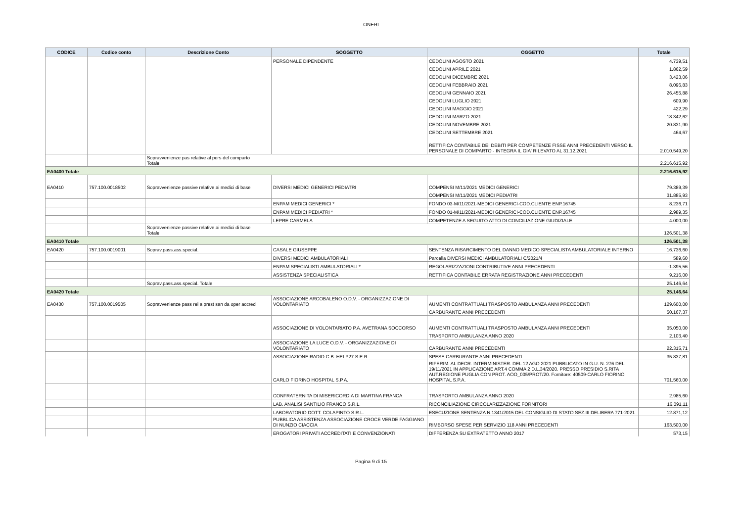ONERI
| CODICE | Codice conto | Descrizione Conto | SOGGETTO | OGGETTO | Totale |
| --- | --- | --- | --- | --- | --- |
| | | | PERSONALE DIPENDENTE | CEDOLINI AGOSTO 2021 | 4.739,51 |
| | | | | CEDOLINI APRILE 2021 | 1.862,59 |
| | | | | CEDOLINI DICEMBRE 2021 | 3.423,06 |
| | | | | CEDOLINI FEBBRAIO 2021 | 8.096,83 |
| | | | | CEDOLINI GENNAIO 2021 | 26.455,88 |
| | | | | CEDOLINI LUGLIO 2021 | 609,90 |
| | | | | CEDOLINI MAGGIO 2021 | 422,29 |
| | | | | CEDOLINI MARZO 2021 | 18.342,62 |
| | | | | CEDOLINI NOVEMBRE 2021 | 20.831,90 |
| | | | | CEDOLINI SETTEMBRE 2021 | 464,67 |
| | | | | RETTIFICA CONTABILE DEI DEBITI PER COMPETENZE FISSE ANNI PRECEDENTI VERSO IL PERSONALE DI COMPARTO - INTEGRA IL GIA' RILEVATO AL 31.12.2021 | 2.010.549,20 |
| | | Sopravvenienze pas relative al pers del comparto Totale | | | 2.216.615,92 |
| EA0400 Totale | | | | | 2.216.615,92 |
| EA0410 | 757.100.0018502 | Sopravvenienze passive relative ai medici di base | DIVERSI MEDICI GENERICI PEDIATRI | COMPENSI M/11/2021 MEDICI GENERICI | 79.389,39 |
| | | | | COMPENSI M/11/2021 MEDICI PEDIATRI | 31.885,93 |
| | | | ENPAM MEDICI GENERICI * | FONDO 03-M/11/2021-MEDICI GENERICI-COD.CLIENTE ENP.16745 | 8.236,71 |
| | | | ENPAM MEDICI PEDIATRI * | FONDO 01-M/11/2021-MEDICI GENERICI-COD.CLIENTE ENP.16745 | 2.989,35 |
| | | | LEPRE CARMELA | COMPETENZE A SEGUITO ATTO DI CONCILIAZIONE GIUDIZIALE | 4.000,00 |
| | | Sopravvenienze passive relative ai medici di base Totale | | | 126.501,38 |
| EA0410 Totale | | | | | 126.501,38 |
| EA0420 | 757.100.0019001 | Soprav.pass.ass.special. | CASALE GIUSEPPE | SENTENZA RISARCIMENTO DEL DANNO MEDICO SPECIALISTA AMBULATORIALE INTERNO | 16.736,60 |
| | | | DIVERSI MEDICI AMBULATORIALI | Parcella DIVERSI MEDICI AMBULATORIALI C/2021/4 | 589,60 |
| | | | ENPAM SPECIALISTI AMBULATORIALI * | REGOLARIZZAZIONI CONTRIBUTIVE ANNI PRECEDENTI | -1.395,56 |
| | | | ASSISTENZA SPECIALISTICA | RETTIFICA CONTABILE ERRATA REGISTRAZIONE ANNI PRECEDENTI | 9.216,00 |
| | | Soprav.pass.ass.special. Totale | | | 25.146,64 |
| EA0420 Totale | | | | | 25.146,64 |
| EA0430 | 757.100.0019505 | Sopravvenienze pass rel a prest san da oper accred | ASSOCIAZIONE ARCOBALENO O.D.V. - ORGANIZZAZIONE DI VOLONTARIATO | AUMENTI CONTRATTUALI TRASPOSTO AMBULANZA ANNI PRECEDENTI | 129.600,00 |
| | | | | CARBURANTE ANNI PRECEDENTI | 50.167,37 |
| | | | ASSOCIAZIONE DI VOLONTARIATO P.A. AVETRANA SOCCORSO | AUMENTI CONTRATTUALI TRASPOSTO AMBULANZA ANNI PRECEDENTI | 35.050,00 |
| | | | | TRASPORTO AMBULANZA ANNO 2020 | 2.103,40 |
| | | | ASSOCIAZIONE LA LUCE O.D.V. - ORGANIZZAZIONE DI VOLONTARIATO | CARBURANTE ANNI PRECEDENTI | 22.315,71 |
| | | | ASSOCIAZIONE RADIO C.B. HELP27 S.E.R. | SPESE CARBURANTE ANNI PRECEDENTI | 35.837,81 |
| | | | CARLO FIORINO HOSPITAL S.P.A. | RIFERIM. AL DECR. INTERMINISTER. DEL 12 AGO 2021 PUBBLICATO IN G.U. N. 276 DEL 19/11/2021 IN APPLICAZIONE ART.4 COMMA 2 D.L.34/2020. PRESSO PRESIDIO S.RITA AUT.REGIONE PUGLIA CON PROT. AOO_005/PROT/20. Fornitore: 40509-CARLO FIORINO HOSPITAL S.P.A. | 701.560,00 |
| | | | CONFRATERNITA DI MISERICORDIA DI MARTINA FRANCA | TRASPORTO AMBULANZA ANNO 2020 | 2.985,60 |
| | | | LAB. ANALISI SANTILIO FRANCO S.R.L. | RICONCILIAZIONE CIRCOLARIZZAZIONE FORNITORI | 16.091,11 |
| | | | LABORATORIO DOTT. COLAPINTO S.R.L. | ESECUZIONE SENTENZA N.1341/2015 DEL CONSIGLIO DI STATO SEZ.III DELIBERA 771-2021 | 12.871,12 |
| | | | PUBBLICA ASSISTENZA ASSOCIAZIONE CROCE VERDE FAGGIANO DI NUNZIO CIACCIA | RIMBORSO SPESE PER SERVIZIO 118 ANNI PRECEDENTI | 163.500,00 |
| | | | EROGATORI PRIVATI ACCREDITATI E CONVENZIONATI | DIFFERENZA SU EXTRATETTO ANNO 2017 | 573,15 |
Pagina 9 di 15